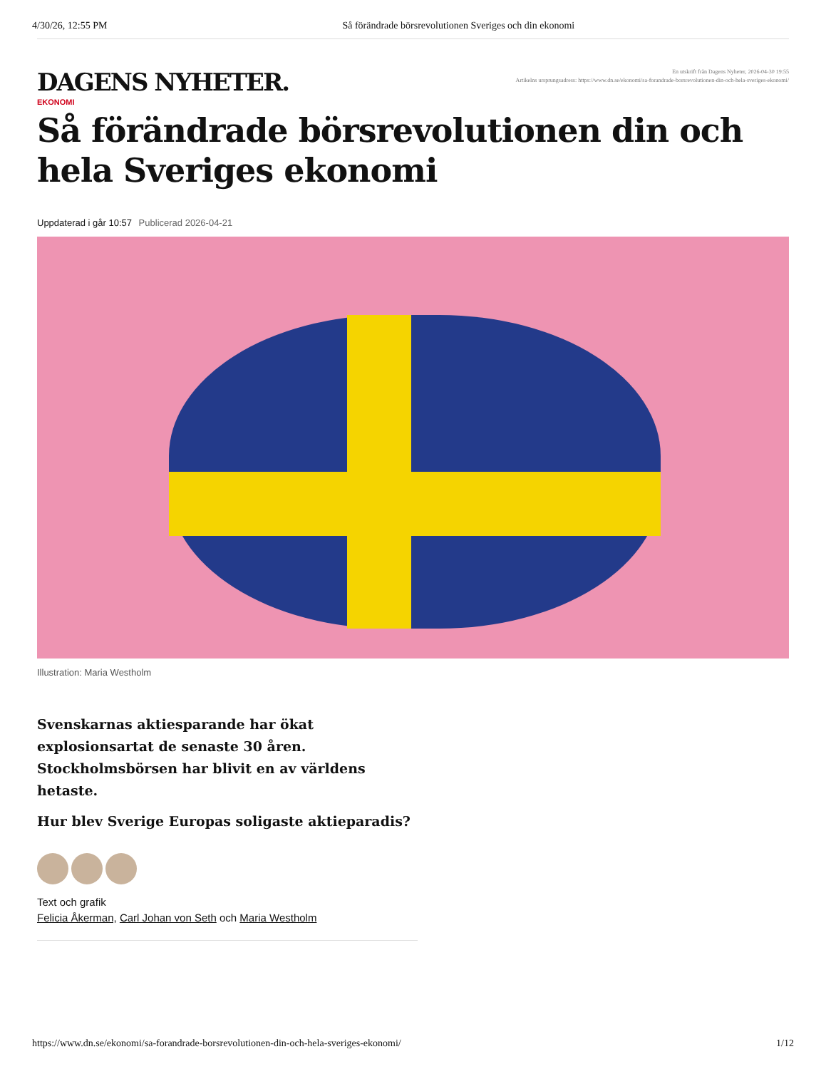4/30/26, 12:55 PM Så förändrade börsrevolutionen Sveriges och din ekonomi
DAGENS NYHETER.
En utskrift från Dagens Nyheter, 2026-04-30 19:55
Artikelns ursprungsadress: https://www.dn.se/ekonomi/sa-forandrade-borsrevolutionen-din-och-hela-sveriges-ekonomi/
EKONOMI
Så förändrade börsrevolutionen din och hela Sveriges ekonomi
Uppdaterad i går 10:57 Publicerad 2026-04-21
Illustration: Maria Westholm
Svenskarnas aktiesparande har ökat explosionsartat de senaste 30 åren. Stockholmsbörsen har blivit en av världens hetaste.
Hur blev Sverige Europas soligaste aktieparadis?
Text och grafik
Felicia Åkerman, Carl Johan von Seth och Maria Westholm
https://www.dn.se/ekonomi/sa-forandrade-borsrevolutionen-din-och-hela-sveriges-ekonomi/ 1/12